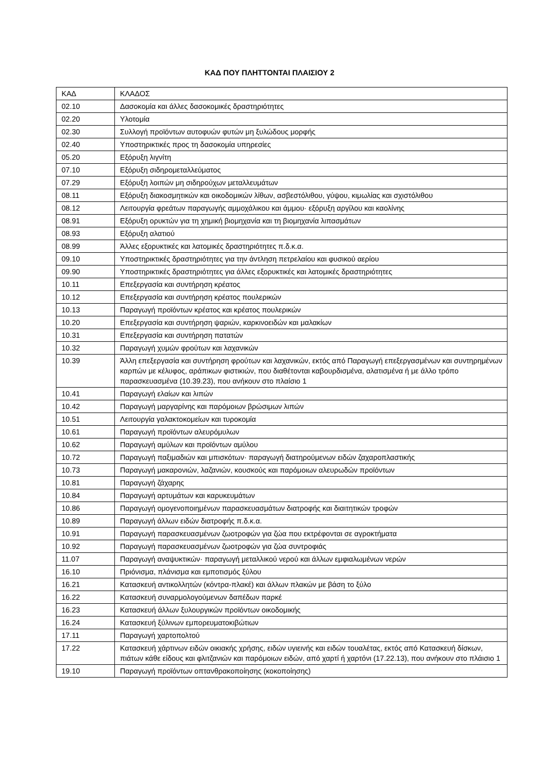ΚΑΔ ΠΟΥ ΠΛΗΤΤΟΝΤΑΙ ΠΛΑΙΣΙΟΥ 2
| ΚΑΔ | ΚΛΑΔΟΣ |
| 02.10 | Δασοκομία και άλλες δασοκομικές δραστηριότητες |
| 02.20 | Υλοτομία |
| 02.30 | Συλλογή προϊόντων αυτοφυών φυτών μη ξυλώδους μορφής |
| 02.40 | Υποστηρικτικές προς τη δασοκομία υπηρεσίες |
| 05.20 | Εξόρυξη λιγνίτη |
| 07.10 | Εξόρυξη σιδηρομεταλλεύματος |
| 07.29 | Εξόρυξη λοιπών μη σιδηρούχων μεταλλευμάτων |
| 08.11 | Εξόρυξη διακοσμητικών και οικοδομικών λίθων, ασβεστόλιθου, γύψου, κιμωλίας και σχιστόλιθου |
| 08.12 | Λειτουργία φρεάτων παραγωγής αμμοχάλικου και άμμου· εξόρυξη αργίλου και καολίνης |
| 08.91 | Εξόρυξη ορυκτών για τη χημική βιομηχανία και τη βιομηχανία λιπασμάτων |
| 08.93 | Εξόρυξη αλατιού |
| 08.99 | Άλλες εξορυκτικές και λατομικές δραστηριότητες π.δ.κ.α. |
| 09.10 | Υποστηρικτικές δραστηριότητες για την άντληση πετρελαίου και φυσικού αερίου |
| 09.90 | Υποστηρικτικές δραστηριότητες για άλλες εξορυκτικές και λατομικές δραστηριότητες |
| 10.11 | Επεξεργασία και συντήρηση κρέατος |
| 10.12 | Επεξεργασία και συντήρηση κρέατος πουλερικών |
| 10.13 | Παραγωγή προϊόντων κρέατος και κρέατος πουλερικών |
| 10.20 | Επεξεργασία και συντήρηση ψαριών, καρκινοειδών και μαλακίων |
| 10.31 | Επεξεργασία και συντήρηση πατατών |
| 10.32 | Παραγωγή χυμών φρούτων και λαχανικών |
| 10.39 | Άλλη επεξεργασία και συντήρηση φρούτων και λαχανικών, εκτός από Παραγωγή επεξεργασμένων και συντηρημένων καρπών με κέλυφος, αράπικων φιστικιών, που διαθέτονται καβουρδισμένα, αλατισμένα ή με άλλο τρόπο παρασκευασμένα (10.39.23), που ανήκουν στο πλαίσιο 1 |
| 10.41 | Παραγωγή ελαίων και λιπών |
| 10.42 | Παραγωγή μαργαρίνης και παρόμοιων βρώσιμων λιπών |
| 10.51 | Λειτουργία γαλακτοκομείων και τυροκομία |
| 10.61 | Παραγωγή προϊόντων αλευρόμυλων |
| 10.62 | Παραγωγή αμύλων και προϊόντων αμύλου |
| 10.72 | Παραγωγή παξιμαδιών και μπισκότων· παραγωγή διατηρούμενων ειδών ζαχαροπλαστικής |
| 10.73 | Παραγωγή μακαρονιών, λαζανιών, κουσκούς και παρόμοιων αλευρωδών προϊόντων |
| 10.81 | Παραγωγή ζάχαρης |
| 10.84 | Παραγωγή αρτυμάτων και καρυκευμάτων |
| 10.86 | Παραγωγή ομογενοποιημένων παρασκευασμάτων διατροφής και διαιτητικών τροφών |
| 10.89 | Παραγωγή άλλων ειδών διατροφής π.δ.κ.α. |
| 10.91 | Παραγωγή παρασκευασμένων ζωοτροφών για ζώα που εκτρέφονται σε αγροκτήματα |
| 10.92 | Παραγωγή παρασκευασμένων ζωοτροφών για ζώα συντροφιάς |
| 11.07 | Παραγωγή αναψυκτικών· παραγωγή μεταλλικού νερού και άλλων εμφιαλωμένων νερών |
| 16.10 | Πριόνισμα, πλάνισμα και εμποτισμός ξύλου |
| 16.21 | Κατασκευή αντικολλητών (κόντρα-πλακέ) και άλλων πλακών με βάση το ξύλο |
| 16.22 | Κατασκευή συναρμολογούμενων δαπέδων παρκέ |
| 16.23 | Κατασκευή άλλων ξυλουργικών προϊόντων οικοδομικής |
| 16.24 | Κατασκευή ξύλινων εμπορευματοκιβώτιων |
| 17.11 | Παραγωγή χαρτοπολτού |
| 17.22 | Κατασκευή χάρτινων ειδών οικιακής χρήσης, ειδών υγιεινής και ειδών τουαλέτας, εκτός από Κατασκευή δίσκων, πιάτων κάθε είδους και φλιτζανιών και παρόμοιων ειδών, από χαρτί ή χαρτόνι (17.22.13), που ανήκουν στο πλάισιο 1 |
| 19.10 | Παραγωγή προϊόντων οπτανθρακοποίησης (κοκοποίησης) |